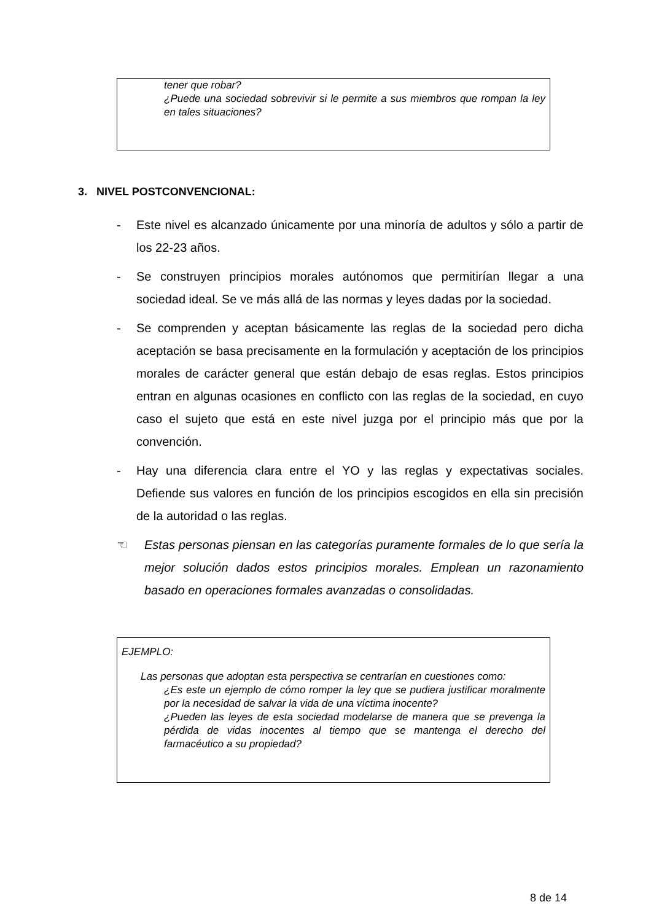tener que robar?
¿Puede una sociedad sobrevivir si le permite a sus miembros que rompan la ley en tales situaciones?
3. NIVEL POSTCONVENCIONAL:
- Este nivel es alcanzado únicamente por una minoría de adultos y sólo a partir de los 22-23 años.
- Se construyen principios morales autónomos que permitirían llegar a una sociedad ideal. Se ve más allá de las normas y leyes dadas por la sociedad.
- Se comprenden y aceptan básicamente las reglas de la sociedad pero dicha aceptación se basa precisamente en la formulación y aceptación de los principios morales de carácter general que están debajo de esas reglas. Estos principios entran en algunas ocasiones en conflicto con las reglas de la sociedad, en cuyo caso el sujeto que está en este nivel juzga por el principio más que por la convención.
- Hay una diferencia clara entre el YO y las reglas y expectativas sociales. Defiende sus valores en función de los principios escogidos en ella sin precisión de la autoridad o las reglas.
☜ Estas personas piensan en las categorías puramente formales de lo que sería la mejor solución dados estos principios morales. Emplean un razonamiento basado en operaciones formales avanzadas o consolidadas.
EJEMPLO:
Las personas que adoptan esta perspectiva se centrarían en cuestiones como:
¿Es este un ejemplo de cómo romper la ley que se pudiera justificar moralmente por la necesidad de salvar la vida de una víctima inocente?
¿Pueden las leyes de esta sociedad modelarse de manera que se prevenga la pérdida de vidas inocentes al tiempo que se mantenga el derecho del farmacéutico a su propiedad?
8 de 14